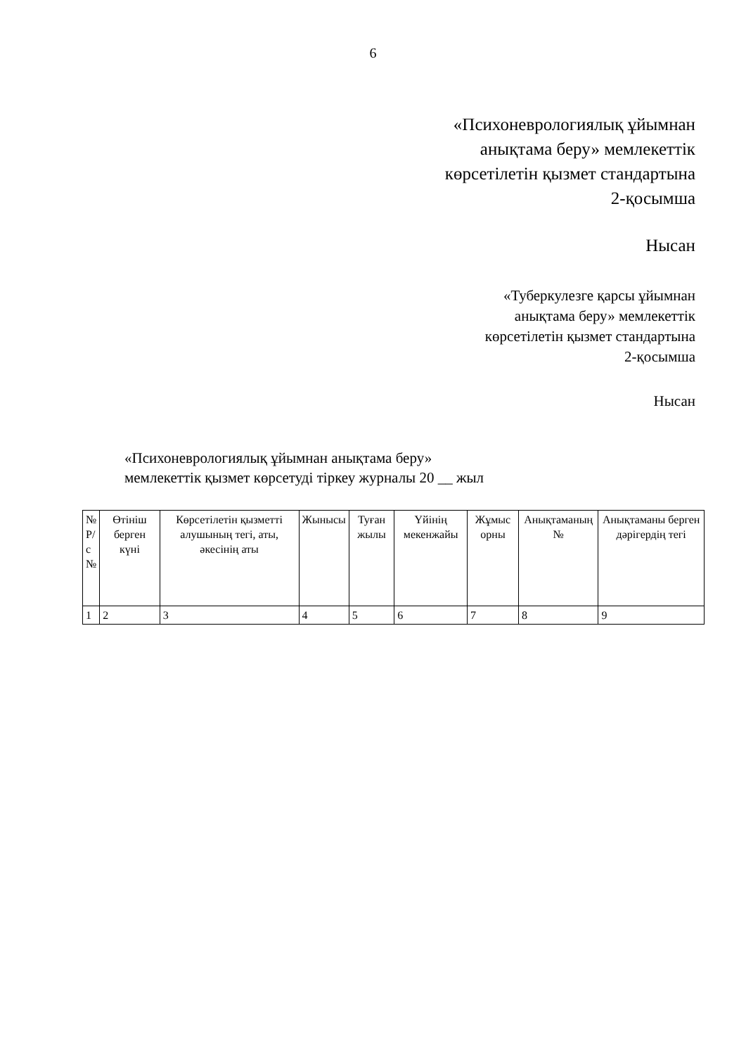6
«Психоневрологиялық ұйымнан
анықтама беру» мемлекеттік
көрсетілетін қызмет стандартына
2-қосымша
Нысан
«Туберкулезге қарсы ұйымнан
анықтама беру» мемлекеттік
көрсетілетін қызмет стандартына
2-қосымша
Нысан
«Психоневрологиялық ұйымнан анықтама беру»
мемлекеттік қызмет көрсетуді тіркеу журналы 20 __ жыл
| № Р/ с № | Өтініш берген күні | Көрсетілетін қызметті алушының тегі, аты, әкесінің аты | Жынысы | Туған жылы | Үйінің мекенжайы | Жұмыс орны | Анықтаманың № | Анықтаманы берген дәрігердің тегі |
| --- | --- | --- | --- | --- | --- | --- | --- | --- |
| 1 | 2 | 3 | 4 | 5 | 6 | 7 | 8 | 9 |